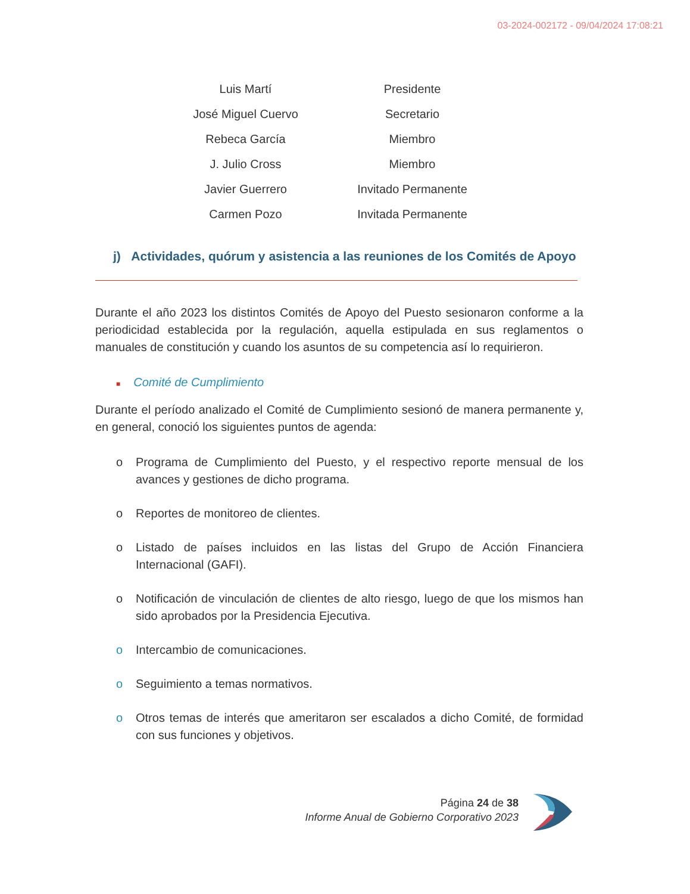03-2024-002172 - 09/04/2024 17:08:21
| Luis Martí | Presidente |
| José Miguel Cuervo | Secretario |
| Rebeca García | Miembro |
| J. Julio Cross | Miembro |
| Javier Guerrero | Invitado Permanente |
| Carmen Pozo | Invitada Permanente |
j) Actividades, quórum y asistencia a las reuniones de los Comités de Apoyo
Durante el año 2023 los distintos Comités de Apoyo del Puesto sesionaron conforme a la periodicidad establecida por la regulación, aquella estipulada en sus reglamentos o manuales de constitución y cuando los asuntos de su competencia así lo requirieron.
■ Comité de Cumplimiento
Durante el período analizado el Comité de Cumplimiento sesionó de manera permanente y, en general, conoció los siguientes puntos de agenda:
o Programa de Cumplimiento del Puesto, y el respectivo reporte mensual de los avances y gestiones de dicho programa.
o Reportes de monitoreo de clientes.
o Listado de países incluidos en las listas del Grupo de Acción Financiera Internacional (GAFI).
o Notificación de vinculación de clientes de alto riesgo, luego de que los mismos han sido aprobados por la Presidencia Ejecutiva.
o Intercambio de comunicaciones.
o Seguimiento a temas normativos.
o Otros temas de interés que ameritaron ser escalados a dicho Comité, de formidad con sus funciones y objetivos.
Página 24 de 38
Informe Anual de Gobierno Corporativo 2023